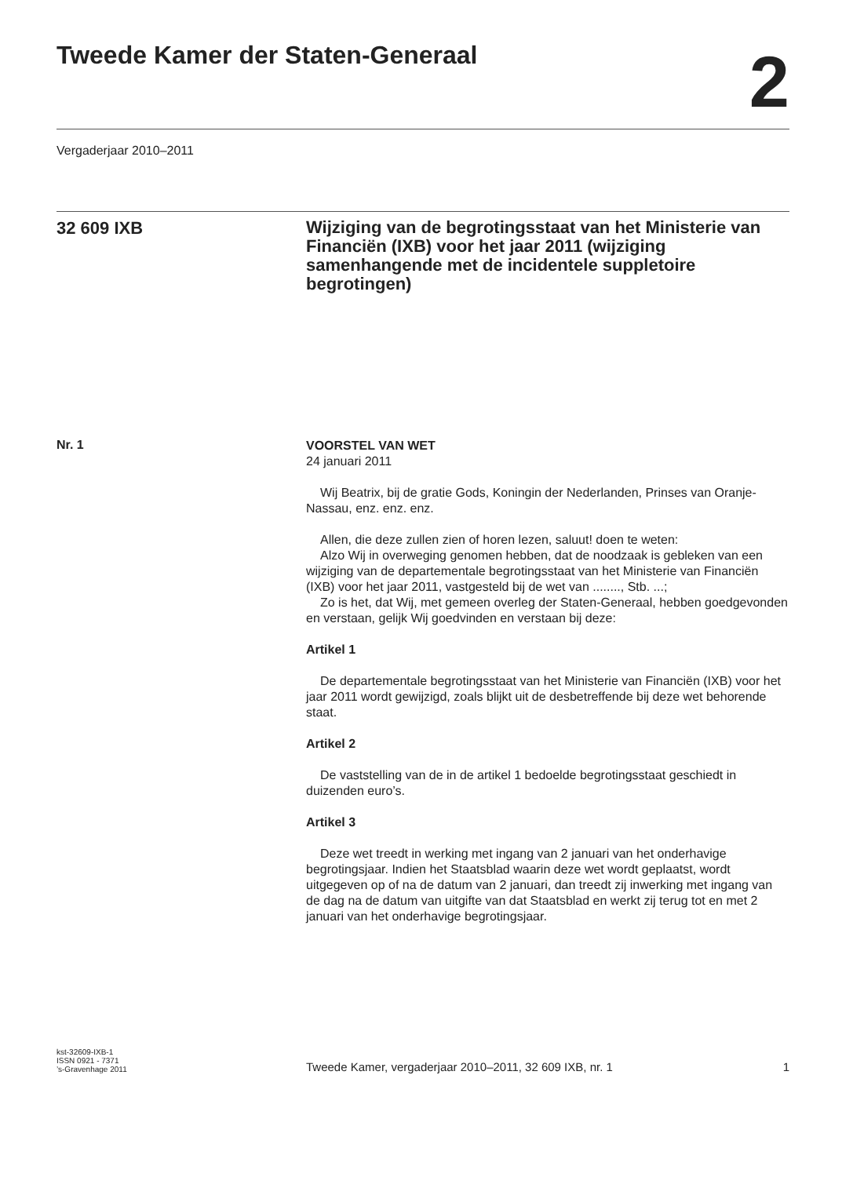Tweede Kamer der Staten-Generaal
2
Vergaderjaar 2010–2011
32 609 IXB
Wijziging van de begrotingsstaat van het Ministerie van Financiën (IXB) voor het jaar 2011 (wijziging samenhangende met de incidentele suppletoire begrotingen)
Nr. 1
VOORSTEL VAN WET
24 januari 2011
Wij Beatrix, bij de gratie Gods, Koningin der Nederlanden, Prinses van Oranje-Nassau, enz. enz. enz.
Allen, die deze zullen zien of horen lezen, saluut! doen te weten:
Alzo Wij in overweging genomen hebben, dat de noodzaak is gebleken van een wijziging van de departementale begrotingsstaat van het Ministerie van Financiën (IXB) voor het jaar 2011, vastgesteld bij de wet van ........, Stb. ...;
Zo is het, dat Wij, met gemeen overleg der Staten-Generaal, hebben goedgevonden en verstaan, gelijk Wij goedvinden en verstaan bij deze:
Artikel 1
De departementale begrotingsstaat van het Ministerie van Financiën (IXB) voor het jaar 2011 wordt gewijzigd, zoals blijkt uit de desbetreffende bij deze wet behorende staat.
Artikel 2
De vaststelling van de in de artikel 1 bedoelde begrotingsstaat geschiedt in duizenden euro’s.
Artikel 3
Deze wet treedt in werking met ingang van 2 januari van het onderhavige begrotingsjaar. Indien het Staatsblad waarin deze wet wordt geplaatst, wordt uitgegeven op of na de datum van 2 januari, dan treedt zij inwerking met ingang van de dag na de datum van uitgifte van dat Staatsblad en werkt zij terug tot en met 2 januari van het onderhavige begrotingsjaar.
kst-32609-IXB-1
ISSN 0921 - 7371
’s-Gravenhage 2011
Tweede Kamer, vergaderjaar 2010–2011, 32 609 IXB, nr. 1
1